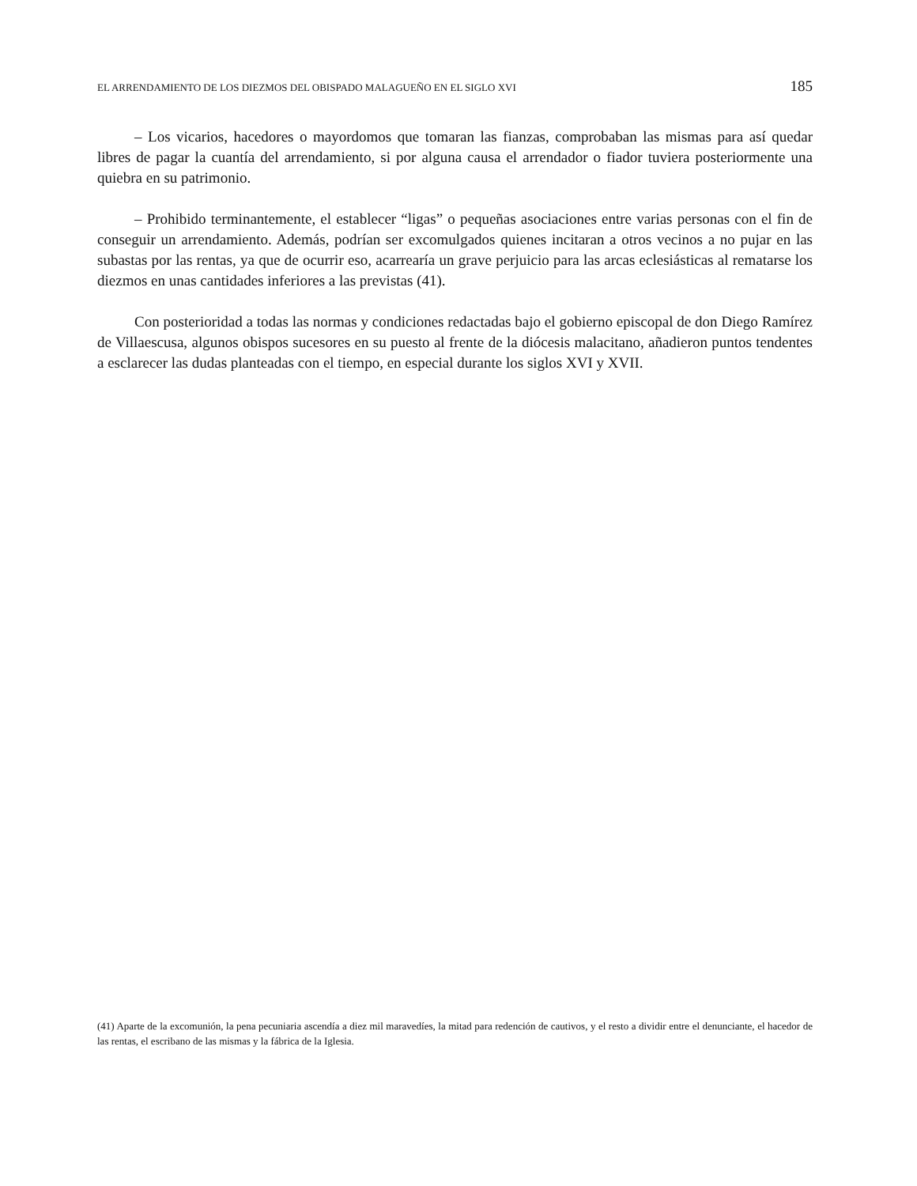EL ARRENDAMIENTO DE LOS DIEZMOS DEL OBISPADO MALAGUEÑO EN EL SIGLO XVI 185
– Los vicarios, hacedores o mayordomos que tomaran las fianzas, comprobaban las mismas para así quedar libres de pagar la cuantía del arrendamiento, si por alguna causa el arrendador o fiador tuviera posteriormente una quiebra en su patrimonio.
– Prohibido terminantemente, el establecer “ligas” o pequeñas asociaciones entre varias personas con el fin de conseguir un arrendamiento. Además, podrían ser excomulgados quienes incitaran a otros vecinos a no pujar en las subastas por las rentas, ya que de ocurrir eso, acarrearía un grave perjuicio para las arcas eclesiásticas al rematarse los diezmos en unas cantidades inferiores a las previstas (41).
Con posterioridad a todas las normas y condiciones redactadas bajo el gobierno episcopal de don Diego Ramírez de Villaescusa, algunos obispos sucesores en su puesto al frente de la diócesis malacitano, añadieron puntos tendentes a esclarecer las dudas planteadas con el tiempo, en especial durante los siglos XVI y XVII.
(41) Aparte de la excomunión, la pena pecuniaria ascendía a diez mil maravedíes, la mitad para redención de cautivos, y el resto a dividir entre el denunciante, el hacedor de las rentas, el escribano de las mismas y la fábrica de la Iglesia.